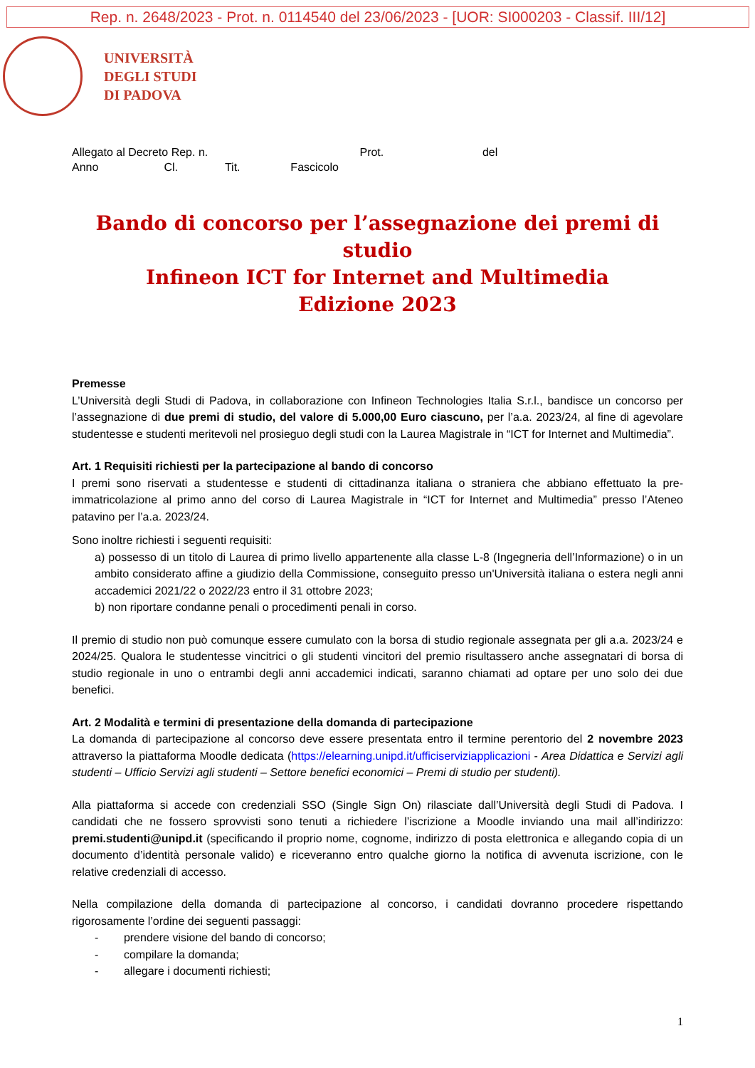Rep. n. 2648/2023 - Prot. n. 0114540 del 23/06/2023 - [UOR: SI000203 - Classif. III/12]
UNIVERSITÀ
DEGLI STUDI
DI PADOVA
Allegato al Decreto Rep. n. Prot. del
Anno Cl. Tit. Fascicolo
Bando di concorso per l’assegnazione dei premi di studio
Infineon ICT for Internet and Multimedia
Edizione 2023
Premesse
L’Università degli Studi di Padova, in collaborazione con Infineon Technologies Italia S.r.l., bandisce un concorso per l’assegnazione di due premi di studio, del valore di 5.000,00 Euro ciascuno, per l’a.a. 2023/24, al fine di agevolare studentesse e studenti meritevoli nel prosieguo degli studi con la Laurea Magistrale in “ICT for Internet and Multimedia”.
Art. 1 Requisiti richiesti per la partecipazione al bando di concorso
I premi sono riservati a studentesse e studenti di cittadinanza italiana o straniera che abbiano effettuato la pre-immatricolazione al primo anno del corso di Laurea Magistrale in “ICT for Internet and Multimedia” presso l’Ateneo patavino per l’a.a. 2023/24.
Sono inoltre richiesti i seguenti requisiti:
a) possesso di un titolo di Laurea di primo livello appartenente alla classe L-8 (Ingegneria dell’Informazione) o in un ambito considerato affine a giudizio della Commissione, conseguito presso un'Università italiana o estera negli anni accademici 2021/22 o 2022/23 entro il 31 ottobre 2023;
b) non riportare condanne penali o procedimenti penali in corso.
Il premio di studio non può comunque essere cumulato con la borsa di studio regionale assegnata per gli a.a. 2023/24 e 2024/25. Qualora le studentesse vincitrici o gli studenti vincitori del premio risultassero anche assegnatari di borsa di studio regionale in uno o entrambi degli anni accademici indicati, saranno chiamati ad optare per uno solo dei due benefici.
Art. 2 Modalità e termini di presentazione della domanda di partecipazione
La domanda di partecipazione al concorso deve essere presentata entro il termine perentorio del 2 novembre 2023 attraverso la piattaforma Moodle dedicata (https://elearning.unipd.it/ufficiserviziapplicazioni - Area Didattica e Servizi agli studenti – Ufficio Servizi agli studenti – Settore benefici economici – Premi di studio per studenti).
Alla piattaforma si accede con credenziali SSO (Single Sign On) rilasciate dall’Università degli Studi di Padova. I candidati che ne fossero sprovvisti sono tenuti a richiedere l’iscrizione a Moodle inviando una mail all’indirizzo: premi.studenti@unipd.it (specificando il proprio nome, cognome, indirizzo di posta elettronica e allegando copia di un documento d’identità personale valido) e riceveranno entro qualche giorno la notifica di avvenuta iscrizione, con le relative credenziali di accesso.
Nella compilazione della domanda di partecipazione al concorso, i candidati dovranno procedere rispettando rigorosamente l’ordine dei seguenti passaggi:
- prendere visione del bando di concorso;
- compilare la domanda;
- allegare i documenti richiesti;
1